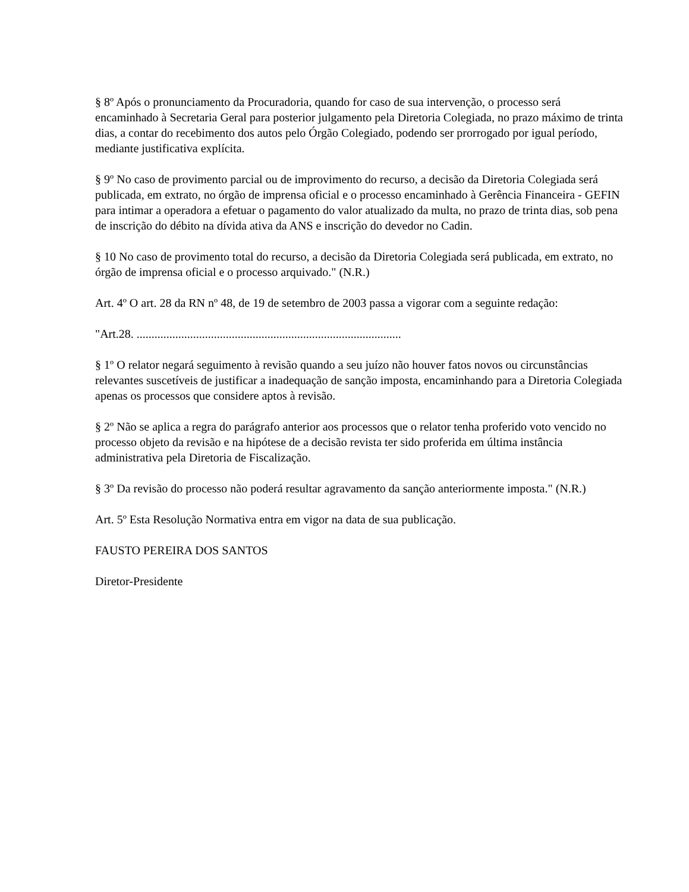§ 8º Após o pronunciamento da Procuradoria, quando for caso de sua intervenção, o processo será encaminhado à Secretaria Geral para posterior julgamento pela Diretoria Colegiada, no prazo máximo de trinta dias, a contar do recebimento dos autos pelo Órgão Colegiado, podendo ser prorrogado por igual período, mediante justificativa explícita.
§ 9º No caso de provimento parcial ou de improvimento do recurso, a decisão da Diretoria Colegiada será publicada, em extrato, no órgão de imprensa oficial e o processo encaminhado à Gerência Financeira - GEFIN para intimar a operadora a efetuar o pagamento do valor atualizado da multa, no prazo de trinta dias, sob pena de inscrição do débito na dívida ativa da ANS e inscrição do devedor no Cadin.
§ 10 No caso de provimento total do recurso, a decisão da Diretoria Colegiada será publicada, em extrato, no órgão de imprensa oficial e o processo arquivado." (N.R.)
Art. 4º O art. 28 da RN nº 48, de 19 de setembro de 2003 passa a vigorar com a seguinte redação:
"Art.28. .........................................................................................
§ 1º O relator negará seguimento à revisão quando a seu juízo não houver fatos novos ou circunstâncias relevantes suscetíveis de justificar a inadequação de sanção imposta, encaminhando para a Diretoria Colegiada apenas os processos que considere aptos à revisão.
§ 2º Não se aplica a regra do parágrafo anterior aos processos que o relator tenha proferido voto vencido no processo objeto da revisão e na hipótese de a decisão revista ter sido proferida em última instância administrativa pela Diretoria de Fiscalização.
§ 3º Da revisão do processo não poderá resultar agravamento da sanção anteriormente imposta." (N.R.)
Art. 5º Esta Resolução Normativa entra em vigor na data de sua publicação.
FAUSTO PEREIRA DOS SANTOS
Diretor-Presidente